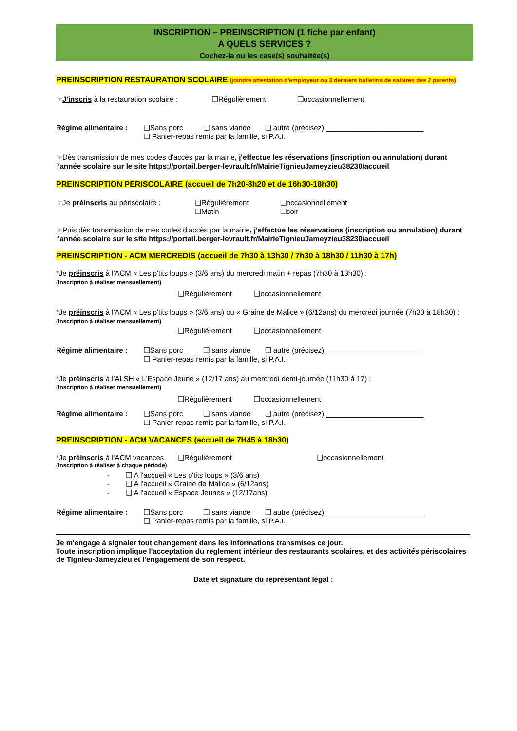INSCRIPTION – PREINSCRIPTION (1 fiche par enfant)
A QUELS SERVICES ?
Cochez-la ou les case(s) souhaitée(s)
PREINSCRIPTION RESTAURATION SCOLAIRE (joindre attestation d'employeur ou 3 derniers bulletins de salaires des 2 parents)
☞J'inscris à la restauration scolaire : ❑Régulièrement ❑occasionnellement
Régime alimentaire : ❑Sans porc ❑ sans viande ❑ autre (précisez) ________________________
❑ Panier-repas remis par la famille, si P.A.I.
☞Dès transmission de mes codes d'accès par la mairie, j'effectue les réservations (inscription ou annulation) durant l'année scolaire sur le site https://portail.berger-levrault.fr/MairieTignieuJameyzieu38230/accueil
PREINSCRIPTION PERISCOLAIRE (accueil de 7h20-8h20 et de 16h30-18h30)
☞Je préinscris au périscolaire : ❑Régulièrement
❑Matin ❑occasionnellement
❑soir
☞Puis dès transmission de mes codes d'accès par la mairie, j'effectue les réservations (inscription ou annulation) durant l'année scolaire sur le site https://portail.berger-levrault.fr/MairieTignieuJameyzieu38230/accueil
PREINSCRIPTION - ACM MERCREDIS (accueil de 7h30 à 13h30 / 7h30 à 18h30 / 11h30 à 17h)
*Je préinscris à l'ACM « Les p'tits loups » (3/6 ans) du mercredi matin + repas (7h30 à 13h30) :
(Inscription à réaliser mensuellement)
❑Régulièrement ❑occasionnellement
*Je préinscris à l'ACM « Les p'tits loups » (3/6 ans) ou « Graine de Malice » (6/12ans) du mercredi journée (7h30 à 18h30) : (Inscription à réaliser mensuellement)
❑Régulièrement ❑occasionnellement
Régime alimentaire : ❑Sans porc ❑ sans viande ❑ autre (précisez) ________________________
❑ Panier-repas remis par la famille, si P.A.I.
*Je préinscris à l'ALSH « L'Espace Jeune » (12/17 ans) au mercredi demi-journée (11h30 à 17) :
(Inscription à réaliser mensuellement)
❑Régulièrement ❑occasionnellement
Régime alimentaire : ❑Sans porc ❑ sans viande ❑ autre (précisez) ________________________
❑ Panier-repas remis par la famille, si P.A.I.
PREINSCRIPTION - ACM VACANCES (accueil de 7H45 à 18h30)
*Je préinscris à l'ACM vacances ❑Régulièrement ❑occasionnellement
(Inscription à réaliser à chaque période)
- ❑ A l'accueil « Les p'tits loups » (3/6 ans)
- ❑ A l'accueil « Graine de Malice » (6/12ans)
- ❑ A l'accueil « Espace Jeunes » (12/17ans)
Régime alimentaire : ❑Sans porc ❑ sans viande ❑ autre (précisez) ________________________
❑ Panier-repas remis par la famille, si P.A.I.
Je m'engage à signaler tout changement dans les informations transmises ce jour.
Toute inscription implique l'acceptation du règlement intérieur des restaurants scolaires, et des activités périscolaires de Tignieu-Jameyzieu et l'engagement de son respect.
Date et signature du représentant légal :